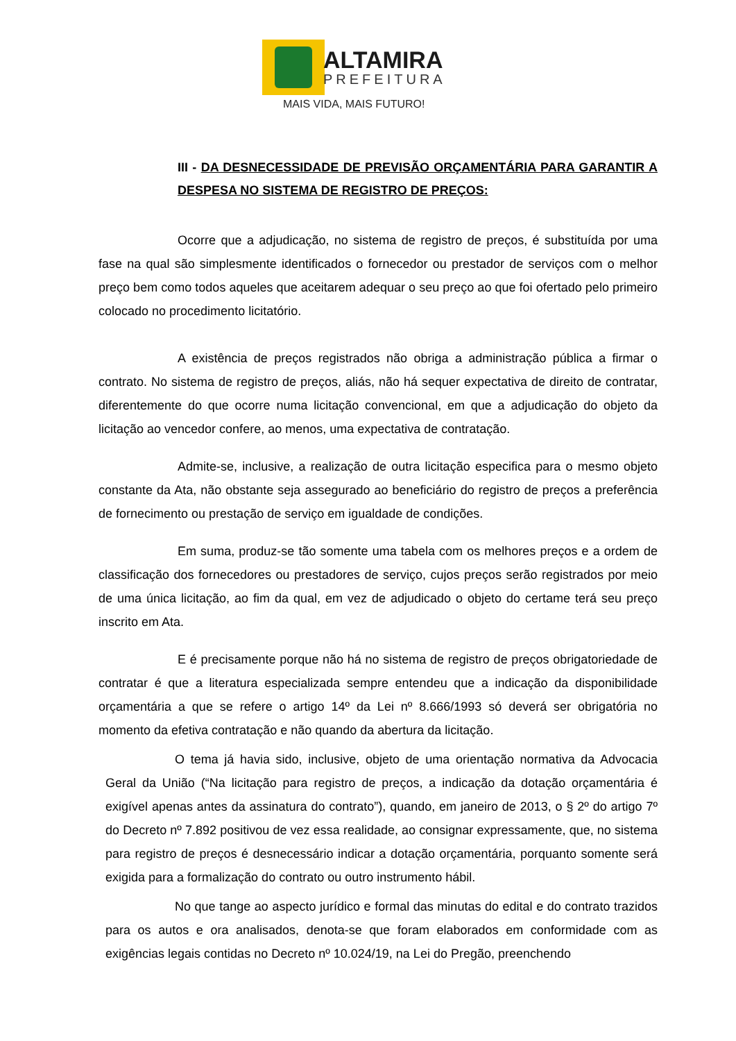ALTAMIRA
PREFEITURA
MAIS VIDA, MAIS FUTURO!
III - DA DESNECESSIDADE DE PREVISÃO ORÇAMENTÁRIA PARA GARANTIR A DESPESA NO SISTEMA DE REGISTRO DE PREÇOS:
Ocorre que a adjudicação, no sistema de registro de preços, é substituída por uma fase na qual são simplesmente identificados o fornecedor ou prestador de serviços com o melhor preço bem como todos aqueles que aceitarem adequar o seu preço ao que foi ofertado pelo primeiro colocado no procedimento licitatório.
A existência de preços registrados não obriga a administração pública a firmar o contrato. No sistema de registro de preços, aliás, não há sequer expectativa de direito de contratar, diferentemente do que ocorre numa licitação convencional, em que a adjudicação do objeto da licitação ao vencedor confere, ao menos, uma expectativa de contratação.
Admite-se, inclusive, a realização de outra licitação especifica para o mesmo objeto constante da Ata, não obstante seja assegurado ao beneficiário do registro de preços a preferência de fornecimento ou prestação de serviço em igualdade de condições.
Em suma, produz-se tão somente uma tabela com os melhores preços e a ordem de classificação dos fornecedores ou prestadores de serviço, cujos preços serão registrados por meio de uma única licitação, ao fim da qual, em vez de adjudicado o objeto do certame terá seu preço inscrito em Ata.
E é precisamente porque não há no sistema de registro de preços obrigatoriedade de contratar é que a literatura especializada sempre entendeu que a indicação da disponibilidade orçamentária a que se refere o artigo 14º da Lei nº 8.666/1993 só deverá ser obrigatória no momento da efetiva contratação e não quando da abertura da licitação.
O tema já havia sido, inclusive, objeto de uma orientação normativa da Advocacia Geral da União (“Na licitação para registro de preços, a indicação da dotação orçamentária é exigível apenas antes da assinatura do contrato”), quando, em janeiro de 2013, o § 2º do artigo 7º do Decreto nº 7.892 positivou de vez essa realidade, ao consignar expressamente, que, no sistema para registro de preços é desnecessário indicar a dotação orçamentária, porquanto somente será exigida para a formalização do contrato ou outro instrumento hábil.
No que tange ao aspecto jurídico e formal das minutas do edital e do contrato trazidos para os autos e ora analisados, denota-se que foram elaborados em conformidade com as exigências legais contidas no Decreto nº 10.024/19, na Lei do Pregão, preenchendo